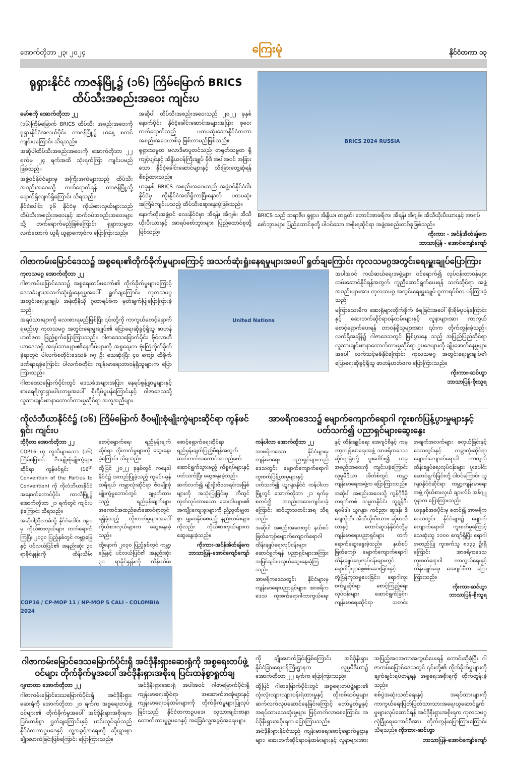အောက်တိုဘာ ၂၃၊ ၂၀၂၄ ကြေးမုံ နိုင်ငံတကာ ၁၃
ရုရှားနိုင်ငံ ကာဇန်မြို့၌ (၁၆) ကြိမ်မြောက် BRICS
ထိပ်သီးအစည်းအဝေး ကျင်းပ
မော်စကို အောက်တိုဘာ ၂၂
(၁၆)ကြိမ်မြောက် BRICS ထိပ်သီး အစည်းအဝေးကို ရုရှားနိုင်ငံအလယ်ပိုင်း ကာဇန်မြို့၌ ယနေ့ စတင်ကျင်းပကြောင်း သိရသည်။
အဆိုပါထိပ်သီးအစည်းအဝေးကို အောက်တိုဘာ ၂၂ ရက်မှ ၂၄ ရက်အထိ သုံးရက်ကြာ ကျင်းပမည်ဖြစ်သည်။
အဖွဲ့ဝင်နိုင်ငံများမှ အကြီးအကဲများသည် ထိပ်သီးအစည်းအဝေးသို့ တက်ရောက်ရန် ကာဇန်မြို့သို့ ရောက်ရှိလျက်ရှိကြောင်း သိရသည်။
နိုင်ငံပေါင်း ၃၆ နိုင်ငံမှ ကိုယ်စားလှယ်များသည် ထိပ်သီးအစည်းအဝေးနှင့် ဆက်စပ်အစည်းအဝေးများသို့ တက်ရောက်မည်ဖြစ်ကြောင်း ရုရှားသမ္မတ လက်ထောက် ယူရီ ယူရှာကော့ဗ်က ပြောကြားသည်။
အဆိုပါ ထိပ်သီးအစည်းအဝေးသည် ၂၀၂၂ ခုနှစ်နောက်ပိုင်း နိုင်ငံ့ခေါင်းဆောင်အများအပြား စုဝေးတက်ရောက်သည့် ပထမဆုံးသောနိုင်ငံတကာ အစည်းအဝေးတစ်ခု ဖြစ်လာမည်ဖြစ်သည်။
ရုရှားသမ္မတ ဗလာဒီမာပူတင်သည် တရုတ်သမ္မတ ရှီကျင့်ဖျင်နှင့် အိန္ဒိယဝန်ကြီးချုပ် မိုဒီ အပါအဝင် အခြားသော နိုင်ငံ့ခေါင်းဆောင်များနှင့် သီးခြားတွေ့ဆုံရန် စီစဉ်ထားသည်။
ယခုနှစ် BRICS အစည်းအဝေးသည် အဖွဲ့ဝင်နိုင်ငံငါးနိုင်ငံမှ ကိုးနိုင်ငံအထိရှိလာပြီးနောက် ပထမဆုံး အကြိမ်ကျင်းပသည့် ထိပ်သီးဆွေးနွေးပွဲဖြစ်သည်။
နောက်တိုးအဖွဲ့ဝင် လေးနိုင်ငံမှာ အီရန်၊ အီဂျစ်၊ အီသီယိုးပီးယားနှင့် အာရပ်စော်ဘွားများ ပြည်ထောင်စုတို့ဖြစ်သည်။
BRICS 2024 RUSSIA
BRICS သည် ဘရာဇီး၊ ရုရှား၊ အိန္ဒိယ၊ တရုတ်၊ တောင်အာဖရိက၊ အီရန်၊ အီဂျစ်၊ အီသီယိုးပီးယားနှင့် အာရပ်စော်ဘွားများ ပြည်ထောင်စုတို့ ပါဝင်သော အစိုးရဆိုင်ရာ အဖွဲ့အစည်းတစ်ခုဖြစ်သည်။
ကိုးကား - အင်န်အိတ်ချ်ကေ
ဘာသာပြန် - အောင်ကျော်ကျော်
ဂါဇာကမ်းမြောင်ဒေသ၌ အစ္စရေး၏တိုက်ခိုက်မှုများကြောင့် အသက်ဆုံးရှုံးနေရမှုများအပေါ် ရှုတ်ချကြောင်း ကုလသမဂ္ဂအတွင်းရေးမှူးချုပ်ပြောကြား
ကုလသမဂ္ဂ အောက်တိုဘာ ၂၂
ဂါဇာကမ်းမြောင်ဒေသ၌ အစ္စရေးတပ်မတော်၏ တိုက်ခိုက်မှုများကြောင့် ဒေသခံများအသက်ဆုံးရှုံးနေရမှုအပေါ် ရှုတ်ချကြောင်း ကုလသမဂ္ဂ အတွင်းရေးမှူးချုပ် အန်တိုနီယို ဂူတာရပ်စ်က မှတ်ချက်ပြုပြောကြားခဲ့သည်။
အရပ်သားများကို လေးစားရမည်ဖြစ်ပြီး ၎င်းတို့ကို ကာကွယ်စောင့်ရှောက်ရမည်ဟု ကုလသမဂ္ဂ အတွင်းရေးမှူးချုပ်၏ ပြောရေးဆိုခွင့်ရှိသူ ဖာဟန်ဟတ်ဇက ဖြည့်စွက်ပြောကြားသည်။ ဂါဇာဒေသမြောက်ပိုင်း ဗိုင်လာဟီယာဒေသရှိ အရပ်သားများ၏နေအိမ်များကို အစ္စရေးက ဗုံးကြဲတိုက်ခိုက်ခဲ့ရာတွင် ပါလက်စတိုင်းဒေသခံ ၈၇ ဦး သေဆုံးပြီး ၄၀ ကျော် ထိခိုက်ဒဏ်ရာရခဲ့ကြောင်း ပါလက်စတိုင်း ကျန်းမာရေးတာဝန်ရှိသူများက ပြောကြားသည်။
ဂါဇာဒေသမြောက်ပိုင်းတွင် ဒေသခံအများအပြား နေရပ်စွန့်ခွာမှုများနှင့် စားရေရိက္ခာရှားပါးလာမှုအပေါ် စိုးရိမ်ပူပန်ကြောင်းနှင့် ဂါဇာဒေသသို့ လူသားချင်းစာနာထောက်ထားမှုဆိုင်ရာ အကူအညီများ
United Nations
အပါအဝင် ကယ်ဆယ်ရေးအဖွဲ့များ ဝင်ရောက်၍ လုပ်ငန်းတာဝန်များ ထမ်းဆောင်နိုင်ရန်အတွက် ကူညီဆောင်ရွက်ပေးရန် သက်ဆိုင်ရာ အဖွဲ့အစည်းများအား ကုလသမဂ္ဂ အတွင်းရေးမှူးချုပ် ဂူတာရပ်စ်က ပန်ကြားခဲ့သည်။
မကြာသေးမီက ဆေးရုံများတိုက်ခိုက် ခံရခြင်းအပေါ် စိုးရိမ်ပူပန်ကြောင်းနှင့် ဆေးဘက်ဆိုင်ရာဝန်ထမ်းများနှင့် လူနာများအား ကာကွယ်စောင့်ရှောက်ပေးရန် တာဝန်ရှိသူများအား ၎င်းက တိုက်တွန်းခဲ့သည်။ လက်ရှိအချိန်၌ ဂါဇာဒေသတွင် ဖြစ်ပွားနေ သည့် အပြည်ပြည်ဆိုင်ရာ လူသားချင်းစာနာထောက်ထားမှုဆိုင်ရာ ဥပဒေများကို ချိုးဖောက်နေမှုများအပေါ် လက်သင့်မခံနိုင်ကြောင်း ကုလသမဂ္ဂ အတွင်းရေးမှူးချုပ်၏ ပြောရေးဆိုခွင့်ရှိသူ ဖာဟန်ဟတ်ဇက ပြောကြားသည်။
ကိုးကား-ဆင်ဟွာ
ဘာသာပြန်-စိုးသူရ
ကိုလံဘီယာနိုင်ငံ၌ (၁၆) ကြိမ်မြောက် ဇီဝမျိုးစုံမျိုးကွဲများဆိုင်ရာ ကွန်ဖင်ရှင်း ကျင်းပ
ဘိုဂိုတာ အောက်တိုဘာ ၂၂
COP16 ဟု လူသိများသော (၁၆) ကြိမ်မြောက် ဇီဝမျိုးစုံမျိုးကွဲများဆိုင်ရာ ကွန်ဖင်ရှင်း (16<sup>th</sup> Convention of the Parties to Convention) ကို ကိုလံဘီယာနိုင်ငံ အနောက်တောင်ပိုင်း ကာလီမြို့၌ အောက်တိုဘာ ၂၁ ရက်တွင် ကျင်းပခဲ့ကြောင်း သိရသည်။
အဆိုပါညီလာခံသို့ နိုင်ငံပေါင်း ၁၉၀ မှ ကိုယ်စားလှယ်များ တက်ရောက်ကြပြီး ၂၀၃၀ ပြည့်နှစ်တွင် ကမ္ဘာ့မြေနှင့် ပင်လယ်ပြင်၏ အနည်းဆုံး ၃၀ ရာခိုင်နှုန်းကို ထိန်းသိမ်းစောင့်ရှောက်ရေး ရည်မှန်းချက်ဆိုင်ရာ တိုးတက်မှုများကို ဆွေးနွေးခဲ့ကြောင်း သိရသည်။
ထို့ပြင် ၂၀၂၂ ခုနှစ်တွင် ကနေဒါနိုင်ငံ၌ အတည်ပြုခဲ့သည့် ကူမင်း-မွန်ထရီရယ် ကမ္ဘာလုံးဆိုင်ရာ ဇီဝမျိုးစုံ မျိုးကွဲမူဘောင်တွင် ချမှတ်ထားသည့် ရည်မှန်းချက်များ အကောင်အထည်ဖော်ဆောင်ရာတွင် ရရှိခဲ့သည့် တိုးတက်မှုများအပေါ် ကိုယ်စားလှယ်များက ဆွေးနွေးခဲ့သည်။
ထို့နောက် ၂၀၃၀ ပြည့်နှစ်တွင် ကမ္ဘာ့မြေနှင့် ပင်လယ်ပြင်၏ အနည်းဆုံး ၃၀ ရာခိုင်နှုန်းကို ထိန်းသိမ်းစောင့်ရှောက်ရေးဆိုင်ရာ ရည်မှန်းချက်ပြည့်မီရန်အတွက် ဆက်လက်အကောင်အထည်ဖော် ဆောင်ရွက်သွားမည့် ကိစ္စရပ်များနှင့် ပတ်သက်ပြီး ဆွေးနွေးခဲ့သည်။
ဆက်လက်၍ မျိုးရိုးဗီဇအရင်းအမြစ်များကို အသုံးပြုခြင်းမှ တီထွင်ထုတ်လုပ်ထားသော ဆေးဝါးများ၏ အကျိုးကျေးဇူးများကို ညီညွတ်မျှတစွာ မျှဝေနိုင်စေမည့် နည်းလမ်းများကိုလည်း ကိုယ်စားလှယ်များက ဆွေးနွေးခဲ့သည်။
ကိုးကား-အင်န်အိတ်ချ်ကေ
ဘာသာပြန်-အောင်ကျော်ကျော်
COP16 / CP-MOP 11 / NP-MOP 5 CALI - COLOMBIA 2024
အာဖရိကဒေသ၌ မျောက်ကျောက်ရောဂါ ကူးစက်ပြန့်ပွားမှုများနှင့် ပတ်သက်၍ ပညာရှင်များဆွေးနွေး
ကန်ပါလာ အောက်တိုဘာ ၂၂
အာဖရိကဒေသ နိုင်ငံများမှ ကျန်းမာရေး ပညာရှင်များသည် ဒေသတွင်း မျောက်ကျောက်ရောဂါ ကူးစက်ပြန့်ပွားမှုများနှင့် ပတ်သက်၍ ယူဂန္ဒာနိုင်ငံ ကန်ပါလာမြို့တွင် အောက်တိုဘာ ၂၁ ရက်မှ စတင်၍ အစည်းအဝေးကျင်းပခဲ့ကြောင်း ဆင်ဟွာသတင်းအရ သိရသည်။
အဆိုပါ အစည်းအဝေးတွင် နယ်စပ်ဖြတ်ကျော်မျောက်ကျောက်ရောဂါ ထိန်းချုပ်ရေးလုပ်ငန်းများ ဆောင်ရွက်ရန် ပညာရှင်များအကြား အမြင်ချင်းဖလှယ်ဆွေးနွေးခဲ့ကြသည်။
အာဖရိကဒေသတွင်း နိုင်ငံများမှ ကျန်းမာရေးပညာရှင်များ၊ အာဖရိကဒေသ ကူးစက်ရောဂါကာကွယ်ရေးနှင့် ထိန်းချုပ်ရေး အေဂျင်စီနှင့် ကမ္ဘာ့ကျန်းမာရေးအဖွဲ့ အာဖရိကဒေသဆိုင်ရာရုံးတို့ ပူးပေါင်း၍ ယခုအစည်းအဝေးကို ကျင်းပခဲ့ကြောင်း လူမှုမီဒီယာ အိတ်စ်တွင် ကမ္ဘာ့ကျန်းမာရေးအဖွဲ့က ပြောကြားသည်။
အဆိုပါ အစည်းအဝေးသို့ ကွန်ဂိုဒီမိုကရက်တစ် သမ္မတနိုင်ငံ၊ ဘူရွန်ဒီ၊ ရဝမ်ဒါ၊ ယူဂန္ဒာ၊ ကင်ညာ၊ ဆူဒန်၊ ဒီဂျေဘိုတီ၊ အီသီယိုးပီးယား၊ ဆိုမာလီယာနှင့် တောင်ဆူဒန်နိုင်ငံတို့မှ ကျန်းမာရေးပညာရှင်များ တက်ရောက်ဆွေးနွေးခဲ့သည်။ နယ်စပ်ဖြတ်ကျော် မျောက်ကျောက်ရောဂါ ထိန်းချုပ်ရေးလုပ်ငန်းများတွင် ရောဂါပိုးရှာဖွေစစ်ဆေးခြင်းနှင့် တုံ့ပြန်ကုသမှုပေးခြင်း၊ ရောဂါကူးစက်မှုဆိုင်ရာ စောင့်ကြည့်ရေးလုပ်ငန်းများ ဆောင်ရွက်ခြင်း၊ ကျန်းမာရေးဆိုင်ရာ သတင်းအချက်အလက်များ ဖလှယ်ခြင်းနှင့် ဒေသတွင်းနှင့် ကမ္ဘာလုံးဆိုင်ရာ မျောက်ကျောက်ရောဂါ ကာကွယ်ထိန်းချုပ်ရေးလုပ်ငန်းများ ပူးပေါင်းဆောင်ရွက်ခြင်းတို့ ပါဝင်ကြောင်း ယူဂန္ဒာနိုင်ငံဆိုင်ရာ ကမ္ဘာ့ကျန်းမာရေးအဖွဲ့ ကိုယ်စားလှယ် ချားလ်စ် အန်ဂျူဂူနာက ပြောကြားသည်။
ယခုနှစ်အစပိုင်းမှ စတင်၍ အာဖရိကဒေသတွင်း နိုင်ငံများ၌ မျောက်ကျောက်ရောဂါ ကူးစက်မှုကြောင့် သေဆုံးသူ ၁၁၀၀ ကျော်ရှိပြီး ရောဂါအတည်ပြု ကူးစက်သူ ၈၁၃၃ ဦးရှိကြောင်း အာဖရိကဒေသကူးစက်ရောဂါ ကာကွယ်ရေးနှင့် ထိန်းချုပ်ရေး အေဂျင်စီက ပြောကြားသည်။
ကိုးကား-ဆင်ဟွာ
ဘာသာပြန်-စိုးသူရ
ဂါဇာကမ်းမြောင်ဒေသမြောက်ပိုင်းရှိ အင်ဒိုနီးရှားဆေးရုံကို အစ္စရေးတပ်ဖွဲ့ဝင်များ တိုက်ခိုက်မှုအပေါ် အင်ဒိုနီးရှားအစိုးရ ပြင်းထန်စွာရှုတ်ချ
ဂျကာတာ အောက်တိုဘာ ၂၂
ဂါဇာကမ်းမြောင်ဒေသမြောက်ပိုင်းရှိ အင်ဒိုနီးရှားဆေးရုံကို အောက်တိုဘာ ၂၁ ရက်က အစ္စရေးတပ်ဖွဲ့ဝင်များ၏ တိုက်ခိုက်မှုအပေါ် အင်ဒိုနီးရှားအစိုးရက ပြင်းထန်စွာ ရှုတ်ချကြောင်းနှင့် ယင်းလုပ်ရပ်သည် နိုင်ငံတကာဥပဒေနှင့် လူ့အခွင့်အရေးကို ဆိုးရွားစွာ ချိုးဖောက်ခြင်းဖြစ်ကြောင်း ပြောကြားသည်။
အင်ဒိုနီးရှားဆေးရုံ အပါအဝင် ဂါဇာမြောက်ပိုင်းရှိ ကျန်းမာရေးဆိုင်ရာ အဆောက်အအုံများနှင့် ကျန်းမာရေးဝန်ထမ်းများကို တိုက်ခိုက်မှုများပြုလုပ်ခြင်းသည် နိုင်ငံတကာဥပဒေ၊ လူသားချင်းစာနာထောက်ထားမှုဥပဒေနှင့် အခြေခံလူ့အခွင့်အရေးများ
ကို ချိုးဖောက်ခြင်းဖြစ်ကြောင်း အင်ဒိုနီးရှား နိုင်ငံခြားရေးဝန်ကြီးဌာနက လူမှုမီဒီယာ၌ အောက်တိုဘာ ၂၂ ရက်က ပြောကြားသည်။
ထို့ပြင် ဂါဇာမြောက်ပိုင်းတွင် အစ္စရေးတပ်ဖွဲ့များ၏ လုံးလုံးလျားလျားဝန်းရံထားမှုနှင့် ထိုးစစ်ဆင်မှုများ ဆက်လက်လုပ်ဆောင်နေခြင်းကြောင့် တော်မွတ်မှုနှင့် အရပ်သားသေဆုံးမှုများ မြင့်တက်လာစေကြောင်း အင်ဒိုနီးရှားအစိုးရက ပြောကြားသည်။
အင်ဒိုနီးရှားနိုင်ငံသည် ကျန်းမာရေးစောင့်ရှောက်မှုဌာနများ၊ ဆေးဘက်ဆိုင်ရာဝန်ထမ်းများနှင့် လူနာများအား အပြည့်အဝအကာအကွယ်ပေးရန် တောင်းဆိုခဲ့ပြီး ဂါဇာကမ်းမြောင်ဒေသတွင် ၎င်းတို့၏ တိုက်ခိုက်မှုများကို ချက်ချင်းရပ်တန့်ရန် အစ္စရေးအစိုးရကို တိုက်တွန်းခဲ့သည်။
စစ်ပွဲအဆုံးသတ်ရေးနှင့် အရပ်သားများကို ကာကွယ်ရေးပြတ်ပြတ်သားသားအရေးယူဆောင်ရွက်မှုများလုပ်ဆောင်ရန် အင်ဒိုနီးရှားအစိုးရက ကုလသမဂ္ဂ လုံခြုံရေးကောင်စီအား တိုက်တွန်းပြောကြားကြောင်း သိရသည်။ ကိုးကား-ဆင်ဟွာ
ဘာသာပြန်-အောင်ကျော်ကျော်